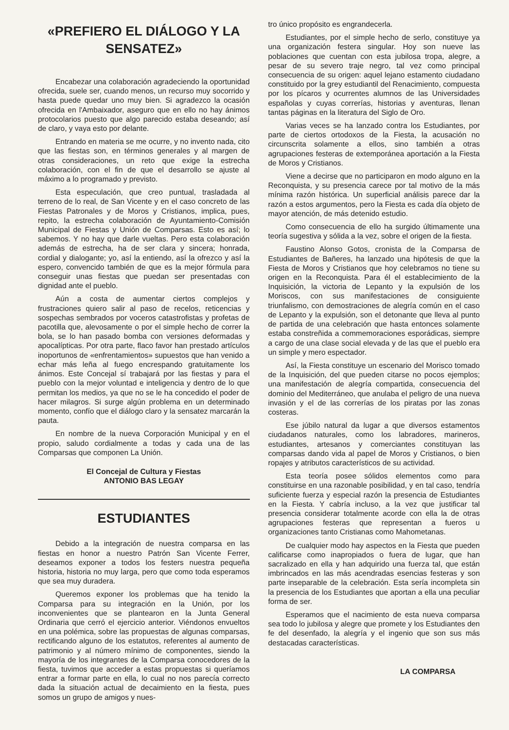«PREFIERO EL DIÁLOGO Y LA SENSATEZ»
Encabezar una colaboración agradeciendo la oportunidad ofrecida, suele ser, cuando menos, un recurso muy socorrido y hasta puede quedar uno muy bien. Si agradezco la ocasión ofrecida en l'Ambaixador, aseguro que en ello no hay ánimos protocolarios puesto que algo parecido estaba deseando; así de claro, y vaya esto por delante.
Entrando en materia se me ocurre, y no invento nada, cito que las fiestas son, en términos generales y al margen de otras consideraciones, un reto que exige la estrecha colaboración, con el fin de que el desarrollo se ajuste al máximo a lo programado y previsto.
Esta especulación, que creo puntual, trasladada al terreno de lo real, de San Vicente y en el caso concreto de las Fiestas Patronales y de Moros y Cristianos, implica, pues, repito, la estrecha colaboración de Ayuntamiento-Comisión Municipal de Fiestas y Unión de Comparsas. Esto es así; lo sabemos. Y no hay que darle vueltas. Pero esta colaboración además de estrecha, ha de ser clara y sincera; honrada, cordial y dialogante; yo, así la entiendo, así la ofrezco y así la espero, convencido también de que es la mejor fórmula para conseguir unas fiestas que puedan ser presentadas con dignidad ante el pueblo.
Aún a costa de aumentar ciertos complejos y frustraciones quiero salir al paso de recelos, reticencias y sospechas sembrados por voceros catastrofistas y profetas de pacotilla que, alevosamente o por el simple hecho de correr la bola, se lo han pasado bomba con versiones deformadas y apocalípticas. Por otra parte, flaco favor han prestado artículos inoportunos de «enfrentamientos» supuestos que han venido a echar más leña al fuego encrespando gratuitamente los ánimos. Este Concejal sí trabajará por las fiestas y para el pueblo con la mejor voluntad e inteligencia y dentro de lo que permitan los medios, ya que no se le ha concedido el poder de hacer milagros. Si surge algún problema en un determinado momento, confío que el diálogo claro y la sensatez marcarán la pauta.
En nombre de la nueva Corporación Municipal y en el propio, saludo cordialmente a todas y cada una de las Comparsas que componen La Unión.
El Concejal de Cultura y Fiestas
ANTONIO BAS LEGAY
ESTUDIANTES
Debido a la integración de nuestra comparsa en las fiestas en honor a nuestro Patrón San Vicente Ferrer, deseamos exponer a todos los festers nuestra pequeña historia, historia no muy larga, pero que como toda esperamos que sea muy duradera.
Queremos exponer los problemas que ha tenido la Comparsa para su integración en la Unión, por los inconvenientes que se plantearon en la Junta General Ordinaria que cerró el ejercicio anterior. Viéndonos envueltos en una polémica, sobre las propuestas de algunas comparsas, rectificando alguno de los estatutos, referentes al aumento de patrimonio y al número mínimo de componentes, siendo la mayoría de los integrantes de la Comparsa conocedores de la fiesta, tuvimos que acceder a estas propuestas si queríamos entrar a formar parte en ella, lo cual no nos parecía correcto dada la situación actual de decaimiento en la fiesta, pues somos un grupo de amigos y nues-
tro único propósito es engrandecerla.
Estudiantes, por el simple hecho de serlo, constituye ya una organización festera singular. Hoy son nueve las poblaciones que cuentan con esta jubilosa tropa, alegre, a pesar de su severo traje negro, tal vez como principal consecuencia de su origen: aquel lejano estamento ciudadano constituido por la grey estudiantil del Renacimiento, compuesta por los pícaros y ocurrentes alumnos de las Universidades españolas y cuyas correrías, historias y aventuras, llenan tantas páginas en la literatura del Siglo de Oro.
Varias veces se ha lanzado contra los Estudiantes, por parte de ciertos ortodoxos de la Fiesta, la acusación no circunscrita solamente a ellos, sino también a otras agrupaciones festeras de extemporánea aportación a la Fiesta de Moros y Cristianos.
Viene a decirse que no participaron en modo alguno en la Reconquista, y su presencia carece por tal motivo de la más mínima razón histórica. Un superficial análisis parece dar la razón a estos argumentos, pero la Fiesta es cada día objeto de mayor atención, de más detenido estudio.
Como consecuencia de ello ha surgido últimamente una teoría sugestiva y sólida a la vez, sobre el origen de la fiesta.
Faustino Alonso Gotos, cronista de la Comparsa de Estudiantes de Bañeres, ha lanzado una hipótesis de que la Fiesta de Moros y Cristianos que hoy celebramos no tiene su origen en la Reconquista. Para él el establecimiento de la Inquisición, la victoria de Lepanto y la expulsión de los Moriscos, con sus manifestaciones de consiguiente triunfalismo, con demostraciones de alegría común en el caso de Lepanto y la expulsión, son el detonante que lleva al punto de partida de una celebración que hasta entonces solamente estaba constreñida a commemoraciones esporádicas, siempre a cargo de una clase social elevada y de las que el pueblo era un simple y mero espectador.
Así, la Fiesta constituye un escenario del Morisco tomado de la Inquisición, del que pueden citarse no pocos ejemplos; una manifestación de alegría compartida, consecuencia del dominio del Mediterráneo, que anulaba el peligro de una nueva invasión y el de las correrías de los piratas por las zonas costeras.
Ese júbilo natural da lugar a que diversos estamentos ciudadanos naturales, como los labradores, marineros, estudiantes, artesanos y comerciantes constituyan las comparsas dando vida al papel de Moros y Cristianos, o bien ropajes y atributos característicos de su actividad.
Esta teoría posee sólidos elementos como para constituirse en una razonable posibilidad, y en tal caso, tendría suficiente fuerza y especial razón la presencia de Estudiantes en la Fiesta. Y cabría incluso, a la vez que justificar tal presencia considerar totalmente acorde con ella la de otras agrupaciones festeras que representan a fueros u organizaciones tanto Cristianas como Mahometanas.
De cualquier modo hay aspectos en la Fiesta que pueden calificarse como inapropiados o fuera de lugar, que han sacralizado en ella y han adquirido una fuerza tal, que están imbrincados en las más acendradas esencias festeras y son parte inseparable de la celebración. Esta sería incompleta sin la presencia de los Estudiantes que aportan a ella una peculiar forma de ser.
Esperamos que el nacimiento de esta nueva comparsa sea todo lo jubilosa y alegre que promete y los Estudiantes den fe del desenfado, la alegría y el ingenio que son sus más destacadas características.
LA COMPARSA